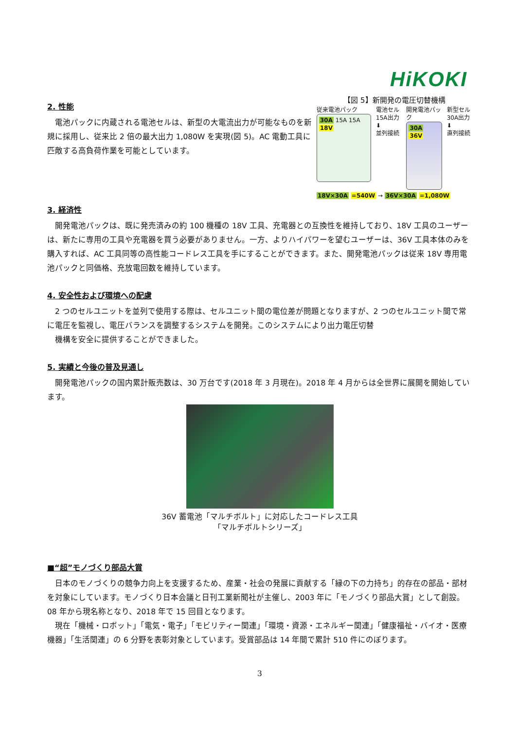HiKOKI
2. 性能
　電池パックに内蔵される電池セルは、新型の大電流出力が可能なものを新規に採用し、従来比 2 倍の最大出力 1,080W を実現(図 5)。AC 電動工具に匹敵する高負荷作業を可能としています。
【図 5】新開発の電圧切替機構
従来電池パック
30A 15A 15A 18V
電池セル
15A出力
⬇
並列接続
開発電池パック
30A 36V
新型セル
30A出力
⬇
直列接続
18V×30A =540W → 36V×30A =1,080W
3. 経済性
　開発電池パックは、既に発売済みの約 100 機種の 18V 工具、充電器との互換性を維持しており、18V 工具のユーザーは、新たに専用の工具や充電器を買う必要がありません。一方、よりハイパワーを望むユーザーは、36V 工具本体のみを購入すれば、AC 工具同等の高性能コードレス工具を手にすることができます。また、開発電池パックは従来 18V 専用電池パックと同価格、充放電回数を維持しています。
4. 安全性および環境への配慮
　2 つのセルユニットを並列で使用する際は、セルユニット間の電位差が問題となりますが、2 つのセルユニット間で常に電圧を監視し、電圧バランスを調整するシステムを開発。このシステムにより出力電圧切替
　機構を安全に提供することができました。
5. 実績と今後の普及見通し
　開発電池パックの国内累計販売数は、30 万台です(2018 年 3 月現在)。2018 年 4 月からは全世界に展開を開始しています。
36V 蓄電池「マルチボルト」に対応したコードレス工具
「マルチボルトシリーズ」
■“超”モノづくり部品大賞
　日本のモノづくりの競争力向上を支援するため、産業・社会の発展に貢献する「縁の下の力持ち」的存在の部品・部材を対象にしています。モノづくり日本会議と日刊工業新聞社が主催し、2003 年に「モノづくり部品大賞」として創設。08 年から現名称となり、2018 年で 15 回目となります。
　現在「機械・ロボット」「電気・電子」「モビリティー関連」「環境・資源・エネルギー関連」「健康福祉・バイオ・医療機器」「生活関連」の 6 分野を表彰対象としています。受賞部品は 14 年間で累計 510 件にのぼります。
3